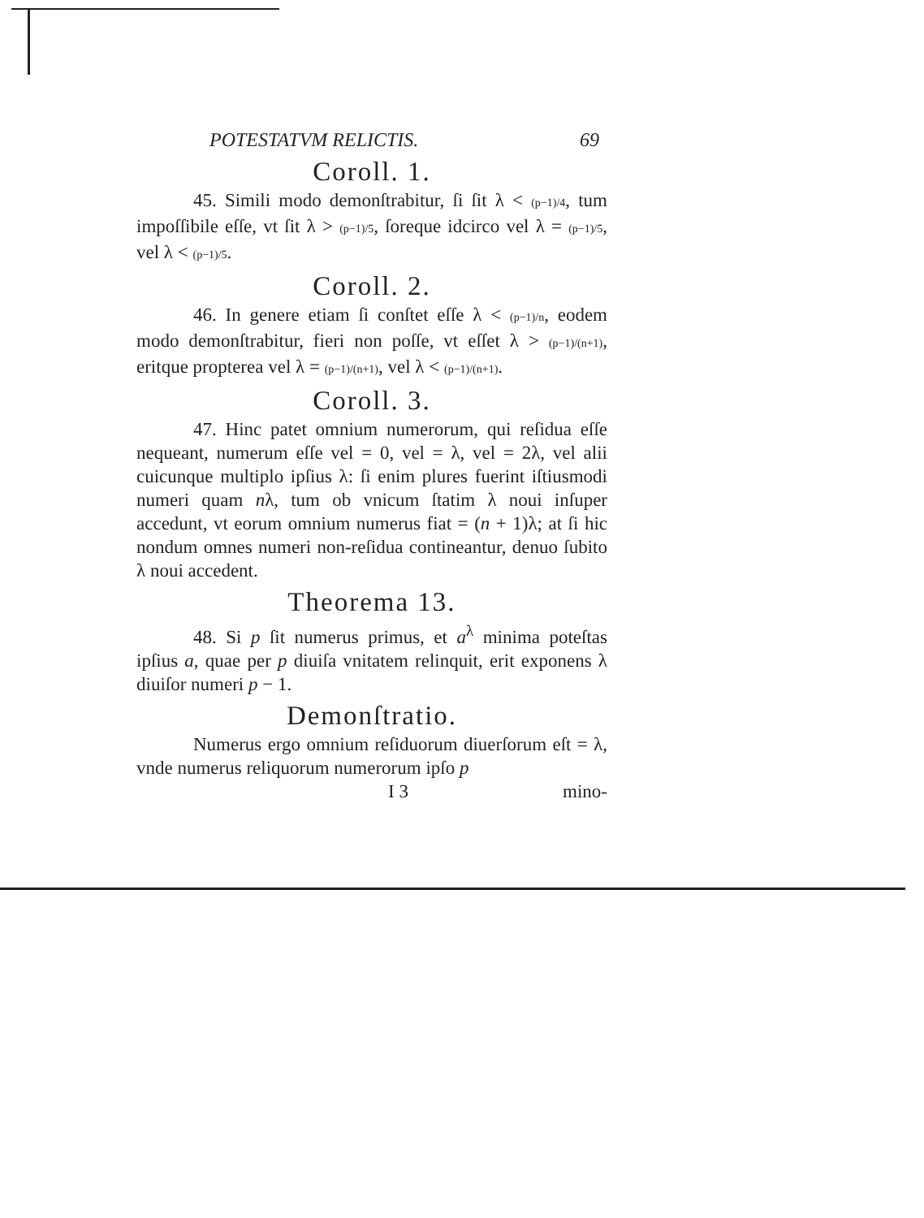POTESTATVM RELICTIS. 69
Coroll. 1.
45. Simili modo demonſtrabitur, ſi ſit λ < (p−1)/4, tum impoſſibile eſſe, vt ſit λ > (p−1)/5, ſoreque idcirco vel λ = (p−1)/5, vel λ < (p−1)/5.
Coroll. 2.
46. In genere etiam ſi conſtet eſſe λ < (p−1)/n, eodem modo demonſtrabitur, fieri non poſſe, vt eſſet λ > (p−1)/(n+1), eritque propterea vel λ = (p−1)/(n+1), vel λ < (p−1)/(n+1).
Coroll. 3.
47. Hinc patet omnium numerorum, qui reſidua eſſe nequeant, numerum eſſe vel = 0, vel = λ, vel = 2λ, vel alii cuicunque multiplo ipſius λ: ſi enim plures fuerint iſtiusmodi numeri quam nλ, tum ob vnicum ſtatim λ noui inſuper accedunt, vt eorum omnium numerus fiat = (n + 1)λ; at ſi hic nondum omnes numeri non-reſidua contineantur, denuo ſubito λ noui accedent.
Theorema 13.
48. Si p ſit numerus primus, et a<sup>λ</sup> minima poteſtas ipſius a, quae per p diuiſa vnitatem relinquit, erit exponens λ diuiſor numeri p − 1.
Demonſtratio.
Numerus ergo omnium reſiduorum diuerſorum eſt = λ, vnde numerus reliquorum numerorum ipſo p
I 3 mino-